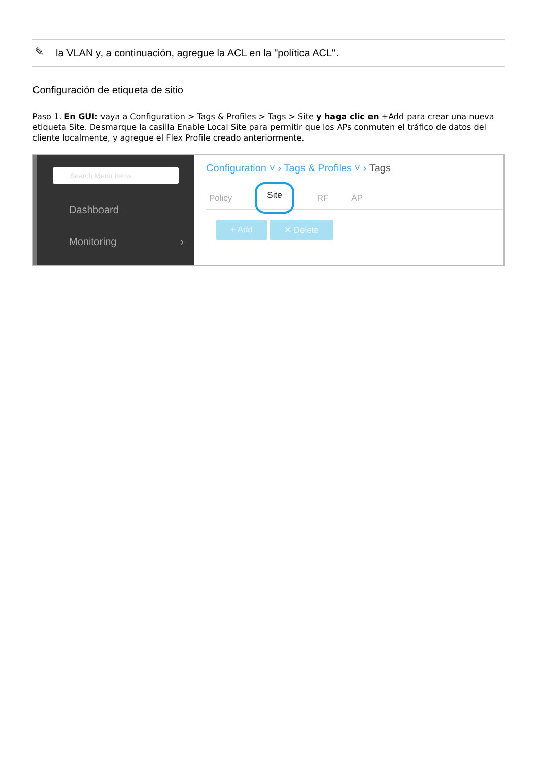✎ la VLAN y, a continuación, agregue la ACL en la "política ACL".
Configuración de etiqueta de sitio
Paso 1. En GUI: vaya a Configuration > Tags & Profiles > Tags > Site y haga clic en +Add para crear una nueva etiqueta Site. Desmarque la casilla Enable Local Site para permitir que los APs conmuten el tráfico de datos del cliente localmente, y agregue el Flex Profile creado anteriormente.
Search Menu Items
Dashboard
Monitoring ›
Configuration ˅ › Tags & Profiles ˅ › Tags
Policy Site RF AP
+ Add ✕ Delete